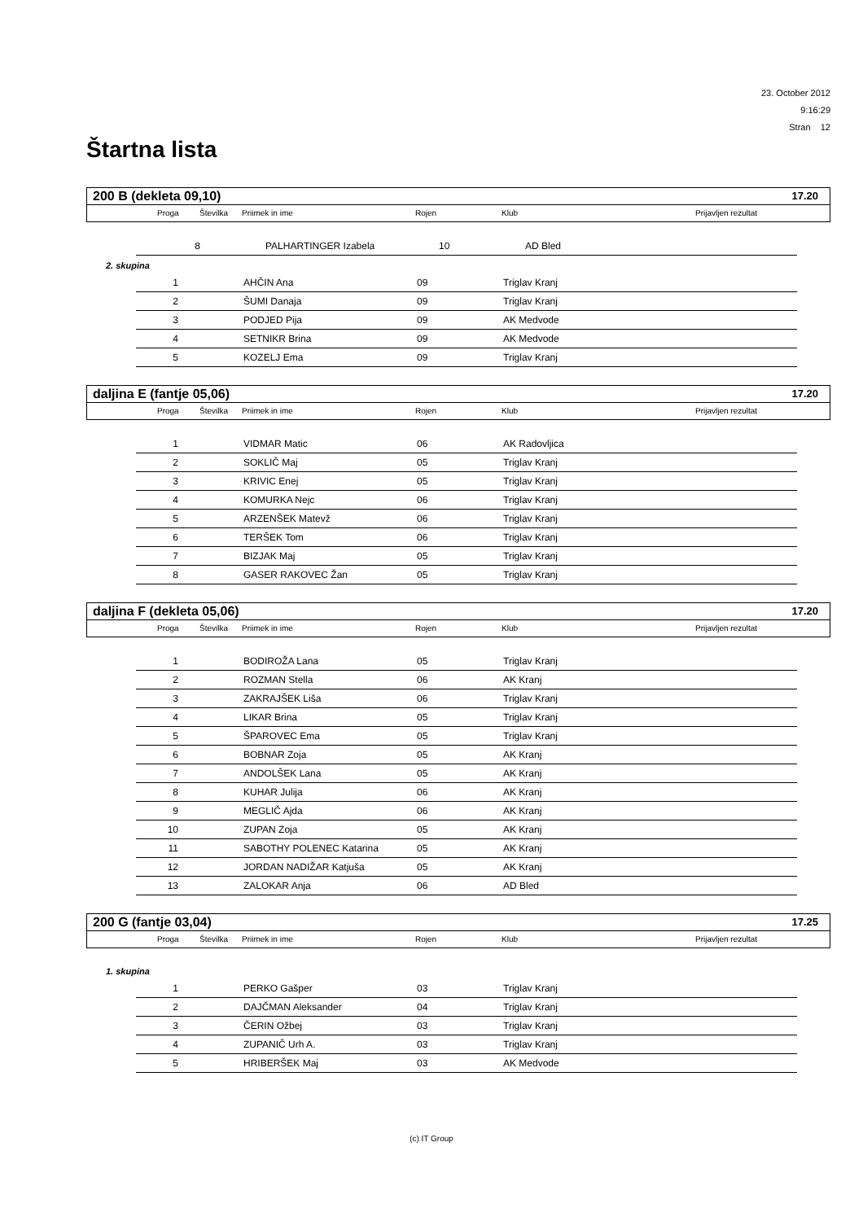23. October 2012
9:16:29
Stran 12
Štartna lista
200 B (dekleta 09,10) 17.20
Proga Številka Priimek in ime Rojen Klub Prijavljen rezultat
| 8 | | PALHARTINGER Izabela | 10 | AD Bled |
2. skupina
| 1 | | AHČIN Ana | 09 | Triglav Kranj |
| 2 | | ŠUMI Danaja | 09 | Triglav Kranj |
| 3 | | PODJED Pija | 09 | AK Medvode |
| 4 | | SETNIKR Brina | 09 | AK Medvode |
| 5 | | KOZELJ Ema | 09 | Triglav Kranj |
daljina E (fantje 05,06) 17.20
Proga Številka Priimek in ime Rojen Klub Prijavljen rezultat
| 1 | | VIDMAR Matic | 06 | AK Radovljica |
| 2 | | SOKLIČ Maj | 05 | Triglav Kranj |
| 3 | | KRIVIC Enej | 05 | Triglav Kranj |
| 4 | | KOMURKA Nejc | 06 | Triglav Kranj |
| 5 | | ARZENŠEK Matevž | 06 | Triglav Kranj |
| 6 | | TERŠEK Tom | 06 | Triglav Kranj |
| 7 | | BIZJAK Maj | 05 | Triglav Kranj |
| 8 | | GASER RAKOVEC Žan | 05 | Triglav Kranj |
daljina F (dekleta 05,06) 17.20
Proga Številka Priimek in ime Rojen Klub Prijavljen rezultat
| 1 | | BODIROŽA Lana | 05 | Triglav Kranj |
| 2 | | ROZMAN Stella | 06 | AK Kranj |
| 3 | | ZAKRAJŠEK Liša | 06 | Triglav Kranj |
| 4 | | LIKAR Brina | 05 | Triglav Kranj |
| 5 | | ŠPAROVEC Ema | 05 | Triglav Kranj |
| 6 | | BOBNAR Zoja | 05 | AK Kranj |
| 7 | | ANDOLŠEK Lana | 05 | AK Kranj |
| 8 | | KUHAR Julija | 06 | AK Kranj |
| 9 | | MEGLIČ Ajda | 06 | AK Kranj |
| 10 | | ZUPAN Zoja | 05 | AK Kranj |
| 11 | | SABOTHY POLENEC Katarina | 05 | AK Kranj |
| 12 | | JORDAN NADIŽAR Katjuša | 05 | AK Kranj |
| 13 | | ZALOKAR Anja | 06 | AD Bled |
200 G (fantje 03,04) 17.25
Proga Številka Priimek in ime Rojen Klub Prijavljen rezultat
1. skupina
| 1 | | PERKO Gašper | 03 | Triglav Kranj |
| 2 | | DAJČMAN Aleksander | 04 | Triglav Kranj |
| 3 | | ČERIN Ožbej | 03 | Triglav Kranj |
| 4 | | ZUPANIČ Urh A. | 03 | Triglav Kranj |
| 5 | | HRIBERŠEK Maj | 03 | AK Medvode |
(c) IT Group